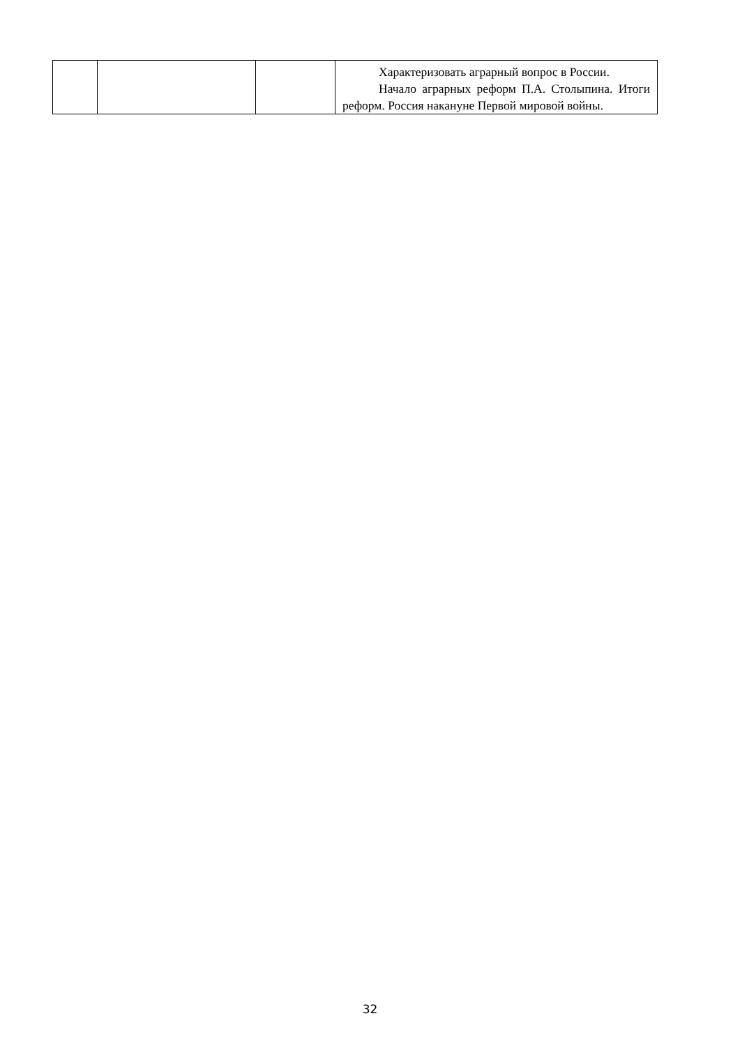| | | | Характеризовать аграрный вопрос в России. Начало аграрных реформ П.А. Столыпина. Итоги реформ. Россия накануне Первой мировой войны. |
32